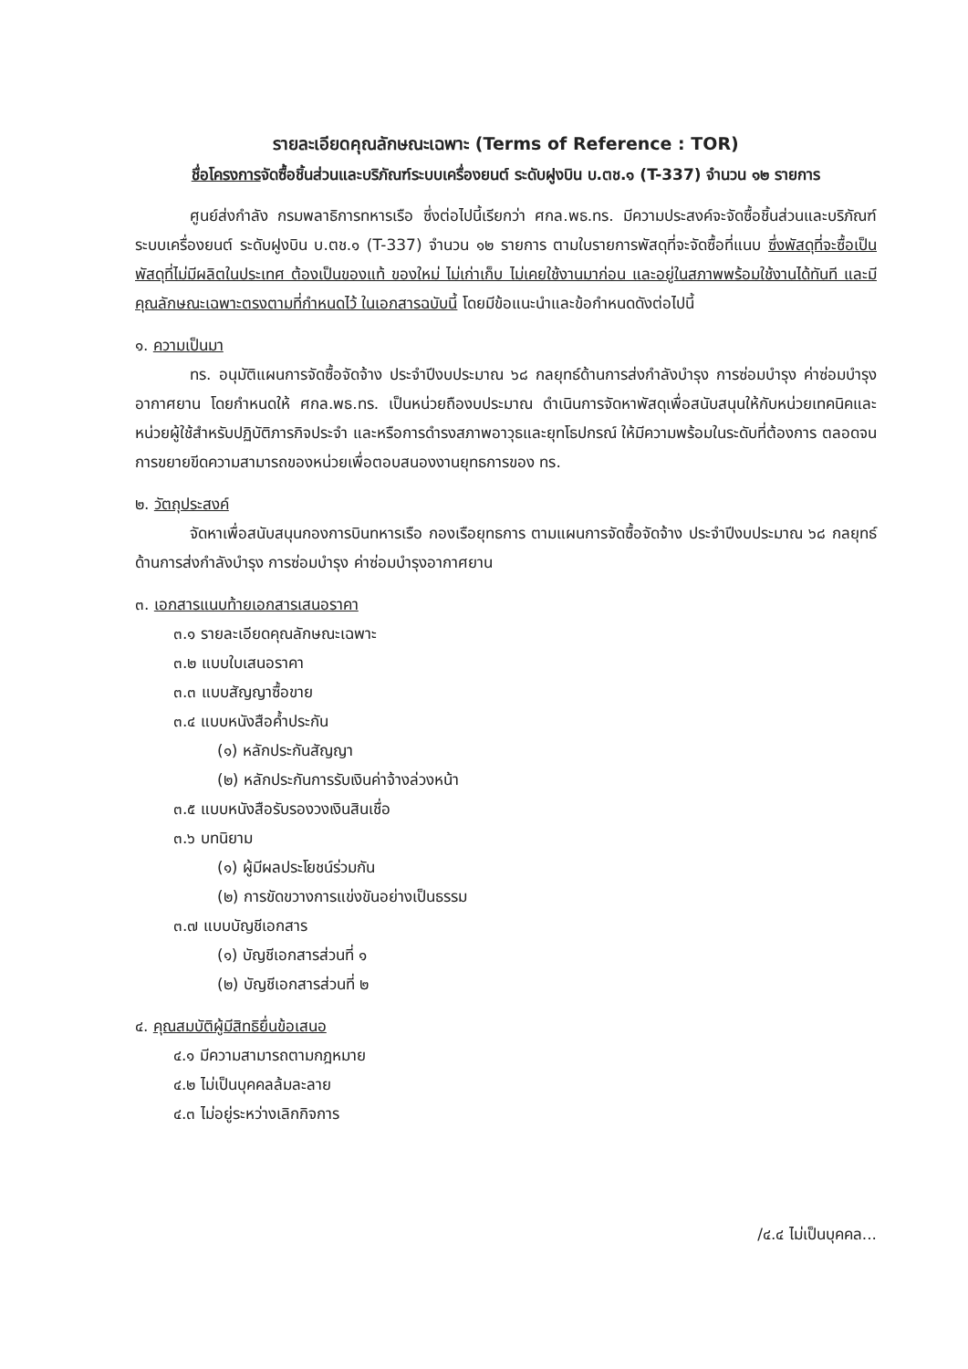รายละเอียดคุณลักษณะเฉพาะ (Terms of Reference : TOR)
ชื่อโครงการจัดซื้อชิ้นส่วนและบริภัณฑ์ระบบเครื่องยนต์ ระดับฝูงบิน บ.ตช.๑ (T-337) จำนวน ๑๒ รายการ
ศูนย์ส่งกำลัง กรมพลาธิการทหารเรือ ซึ่งต่อไปนี้เรียกว่า ศกล.พธ.ทร. มีความประสงค์จะจัดซื้อชิ้นส่วนและบริภัณฑ์ระบบเครื่องยนต์ ระดับฝูงบิน บ.ตช.๑ (T-337) จำนวน ๑๒ รายการ ตามใบรายการพัสดุที่จะจัดซื้อที่แนบ ซึ่งพัสดุที่จะซื้อเป็นพัสดุที่ไม่มีผลิตในประเทศ ต้องเป็นของแท้ ของใหม่ ไม่เก่าเก็บ ไม่เคยใช้งานมาก่อน และอยู่ในสภาพพร้อมใช้งานได้ทันที และมีคุณลักษณะเฉพาะตรงตามที่กำหนดไว้ ในเอกสารฉบับนี้ โดยมีข้อแนะนำและข้อกำหนดดังต่อไปนี้
๑. ความเป็นมา
ทร. อนุมัติแผนการจัดซื้อจัดจ้าง ประจำปีงบประมาณ ๖๘ กลยุทธ์ด้านการส่งกำลังบำรุง การซ่อมบำรุง ค่าซ่อมบำรุงอากาศยาน โดยกำหนดให้ ศกล.พธ.ทร. เป็นหน่วยถืองบประมาณ ดำเนินการจัดหาพัสดุเพื่อสนับสนุนให้กับหน่วยเทคนิคและหน่วยผู้ใช้สำหรับปฏิบัติภารกิจประจำ และหรือการดำรงสภาพอาวุธและยุทโธปกรณ์ ให้มีความพร้อมในระดับที่ต้องการ ตลอดจนการขยายขีดความสามารถของหน่วยเพื่อตอบสนองงานยุทธการของ ทร.
๒. วัตถุประสงค์
จัดหาเพื่อสนับสนุนกองการบินทหารเรือ กองเรือยุทธการ ตามแผนการจัดซื้อจัดจ้าง ประจำปีงบประมาณ ๖๘ กลยุทธ์ด้านการส่งกำลังบำรุง การซ่อมบำรุง ค่าซ่อมบำรุงอากาศยาน
๓. เอกสารแนบท้ายเอกสารเสนอราคา
๓.๑ รายละเอียดคุณลักษณะเฉพาะ
๓.๒ แบบใบเสนอราคา
๓.๓ แบบสัญญาซื้อขาย
๓.๔ แบบหนังสือค้ำประกัน
(๑) หลักประกันสัญญา
(๒) หลักประกันการรับเงินค่าจ้างล่วงหน้า
๓.๕ แบบหนังสือรับรองวงเงินสินเชื่อ
๓.๖ บทนิยาม
(๑) ผู้มีผลประโยชน์ร่วมกัน
(๒) การขัดขวางการแข่งขันอย่างเป็นธรรม
๓.๗ แบบบัญชีเอกสาร
(๑) บัญชีเอกสารส่วนที่ ๑
(๒) บัญชีเอกสารส่วนที่ ๒
๔. คุณสมบัติผู้มีสิทธิยื่นข้อเสนอ
๔.๑ มีความสามารถตามกฎหมาย
๔.๒ ไม่เป็นบุคคลล้มละลาย
๔.๓ ไม่อยู่ระหว่างเลิกกิจการ
/๔.๔ ไม่เป็นบุคคล...